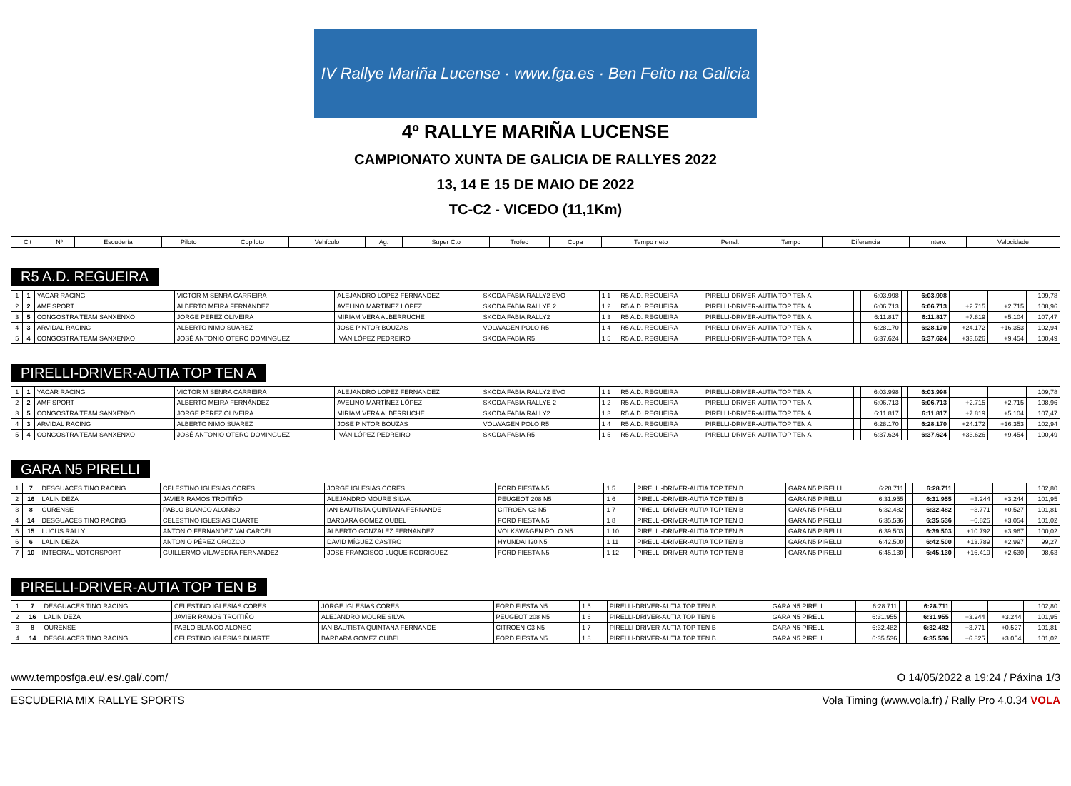IV Rallye Mariña Lucense · www.fga.es · Ben Feito na Galicia
4º RALLYE MARIÑA LUCENSE
CAMPIONATO XUNTA DE GALICIA DE RALLYES 2022
13, 14 E 15 DE MAIO DE 2022
TC-C2 - VICEDO (11,1Km)
| Clt | Nº | Escudería | Piloto | Copiloto | Vehículo | Ag. | Super Cto | Trofeo | Copa | Tempo neto | Penal. | Tempo | Diferencia | Interv. | Velocidade |
| --- | --- | --- | --- | --- | --- | --- | --- | --- | --- | --- | --- | --- | --- | --- | --- |
R5 A.D. REGUEIRA
| 1 | 1 | YACAR RACING | VICTOR M SENRA CARREIRA | ALEJANDRO LOPEZ FERNANDEZ | SKODA FABIA RALLY2 EVO | 1 1 | R5 A.D. REGUEIRA | PIRELLI-DRIVER-AUTIA TOP TEN A | | 6:03.998 | | 6:03.998 | | | 109,78 |
| 2 | 2 | AMF SPORT | ALBERTO MEIRA FERNÁNDEZ | AVELINO MARTÍNEZ LÓPEZ | SKODA FABIA RALLYE 2 | 1 2 | R5 A.D. REGUEIRA | PIRELLI-DRIVER-AUTIA TOP TEN A | | 6:06.713 | | 6:06.713 | +2.715 | +2.715 | 108,96 |
| 3 | 5 | CONGOSTRA TEAM SANXENXO | JORGE PEREZ OLIVEIRA | MIRIAM VERA ALBERRUCHE | SKODA FABIA RALLY2 | 1 3 | R5 A.D. REGUEIRA | PIRELLI-DRIVER-AUTIA TOP TEN A | | 6:11.817 | | 6:11.817 | +7.819 | +5.104 | 107,47 |
| 4 | 3 | ARVIDAL RACING | ALBERTO NIMO SUAREZ | JOSE PINTOR BOUZAS | VOLWAGEN POLO R5 | 1 4 | R5 A.D. REGUEIRA | PIRELLI-DRIVER-AUTIA TOP TEN A | | 6:28.170 | | 6:28.170 | +24.172 | +16.353 | 102,94 |
| 5 | 4 | CONGOSTRA TEAM SANXENXO | JOSÉ ANTONIO OTERO DOMINGUEZ | IVÁN LÓPEZ PEDREIRO | SKODA FABIA R5 | 1 5 | R5 A.D. REGUEIRA | PIRELLI-DRIVER-AUTIA TOP TEN A | | 6:37.624 | | 6:37.624 | +33.626 | +9.454 | 100,49 |
PIRELLI-DRIVER-AUTIA TOP TEN A
| 1 | 1 | YACAR RACING | VICTOR M SENRA CARREIRA | ALEJANDRO LOPEZ FERNANDEZ | SKODA FABIA RALLY2 EVO | 1 1 | R5 A.D. REGUEIRA | PIRELLI-DRIVER-AUTIA TOP TEN A | | 6:03.998 | | 6:03.998 | | | 109,78 |
| 2 | 2 | AMF SPORT | ALBERTO MEIRA FERNÁNDEZ | AVELINO MARTÍNEZ LÓPEZ | SKODA FABIA RALLYE 2 | 1 2 | R5 A.D. REGUEIRA | PIRELLI-DRIVER-AUTIA TOP TEN A | | 6:06.713 | | 6:06.713 | +2.715 | +2.715 | 108,96 |
| 3 | 5 | CONGOSTRA TEAM SANXENXO | JORGE PEREZ OLIVEIRA | MIRIAM VERA ALBERRUCHE | SKODA FABIA RALLY2 | 1 3 | R5 A.D. REGUEIRA | PIRELLI-DRIVER-AUTIA TOP TEN A | | 6:11.817 | | 6:11.817 | +7.819 | +5.104 | 107,47 |
| 4 | 3 | ARVIDAL RACING | ALBERTO NIMO SUAREZ | JOSE PINTOR BOUZAS | VOLWAGEN POLO R5 | 1 4 | R5 A.D. REGUEIRA | PIRELLI-DRIVER-AUTIA TOP TEN A | | 6:28.170 | | 6:28.170 | +24.172 | +16.353 | 102,94 |
| 5 | 4 | CONGOSTRA TEAM SANXENXO | JOSÉ ANTONIO OTERO DOMINGUEZ | IVÁN LÓPEZ PEDREIRO | SKODA FABIA R5 | 1 5 | R5 A.D. REGUEIRA | PIRELLI-DRIVER-AUTIA TOP TEN A | | 6:37.624 | | 6:37.624 | +33.626 | +9.454 | 100,49 |
GARA N5 PIRELLI
| 1 | 7 | DESGUACES TINO RACING | CELESTINO IGLESIAS CORES | JORGE IGLESIAS CORES | FORD FIESTA N5 | 1 5 | | PIRELLI-DRIVER-AUTIA TOP TEN B | GARA N5 PIRELLI | 6:28.711 | | 6:28.711 | | | 102,80 |
| 2 | 16 | LALIN DEZA | JAVIER RAMOS TROITIÑO | ALEJANDRO MOURE SILVA | PEUGEOT 208 N5 | 1 6 | | PIRELLI-DRIVER-AUTIA TOP TEN B | GARA N5 PIRELLI | 6:31.955 | | 6:31.955 | +3.244 | +3.244 | 101,95 |
| 3 | 8 | OURENSE | PABLO BLANCO ALONSO | IAN BAUTISTA QUINTANA FERNANDE | CITROEN C3 N5 | 1 7 | | PIRELLI-DRIVER-AUTIA TOP TEN B | GARA N5 PIRELLI | 6:32.482 | | 6:32.482 | +3.771 | +0.527 | 101,81 |
| 4 | 14 | DESGUACES TINO RACING | CELESTINO IGLESIAS DUARTE | BARBARA GOMEZ OUBEL | FORD FIESTA N5 | 1 8 | | PIRELLI-DRIVER-AUTIA TOP TEN B | GARA N5 PIRELLI | 6:35.536 | | 6:35.536 | +6.825 | +3.054 | 101,02 |
| 5 | 15 | LUCUS RALLY | ANTONIO FERNÁNDEZ VALCÁRCEL | ALBERTO GONZÁLEZ FERNÁNDEZ | VOLKSWAGEN POLO N5 | 1 10 | | PIRELLI-DRIVER-AUTIA TOP TEN B | GARA N5 PIRELLI | 6:39.503 | | 6:39.503 | +10.792 | +3.967 | 100,02 |
| 6 | 6 | LALIN DEZA | ANTONIO PÉREZ OROZCO | DAVID MÍGUEZ CASTRO | HYUNDAI I20 N5 | 1 11 | | PIRELLI-DRIVER-AUTIA TOP TEN B | GARA N5 PIRELLI | 6:42.500 | | 6:42.500 | +13.789 | +2.997 | 99,27 |
| 7 | 10 | INTEGRAL MOTORSPORT | GUILLERMO VILAVEDRA FERNANDEZ | JOSE FRANCISCO LUQUE RODRIGUEZ | FORD FIESTA N5 | 1 12 | | PIRELLI-DRIVER-AUTIA TOP TEN B | GARA N5 PIRELLI | 6:45.130 | | 6:45.130 | +16.419 | +2.630 | 98,63 |
PIRELLI-DRIVER-AUTIA TOP TEN B
| 1 | 7 | DESGUACES TINO RACING | CELESTINO IGLESIAS CORES | JORGE IGLESIAS CORES | FORD FIESTA N5 | 1 5 | | PIRELLI-DRIVER-AUTIA TOP TEN B | GARA N5 PIRELLI | 6:28.711 | | 6:28.711 | | | 102,80 |
| 2 | 16 | LALIN DEZA | JAVIER RAMOS TROITIÑO | ALEJANDRO MOURE SILVA | PEUGEOT 208 N5 | 1 6 | | PIRELLI-DRIVER-AUTIA TOP TEN B | GARA N5 PIRELLI | 6:31.955 | | 6:31.955 | +3.244 | +3.244 | 101,95 |
| 3 | 8 | OURENSE | PABLO BLANCO ALONSO | IAN BAUTISTA QUINTANA FERNANDE | CITROEN C3 N5 | 1 7 | | PIRELLI-DRIVER-AUTIA TOP TEN B | GARA N5 PIRELLI | 6:32.482 | | 6:32.482 | +3.771 | +0.527 | 101,81 |
| 4 | 14 | DESGUACES TINO RACING | CELESTINO IGLESIAS DUARTE | BARBARA GOMEZ OUBEL | FORD FIESTA N5 | 1 8 | | PIRELLI-DRIVER-AUTIA TOP TEN B | GARA N5 PIRELLI | 6:35.536 | | 6:35.536 | +6.825 | +3.054 | 101,02 |
www.temposfga.eu/.es/.gal/.com/ O 14/05/2022 a 19:24 / Páxina 1/3
ESCUDERIA MIX RALLYE SPORTS Vola Timing (www.vola.fr) / Rally Pro 4.0.34 VOLA